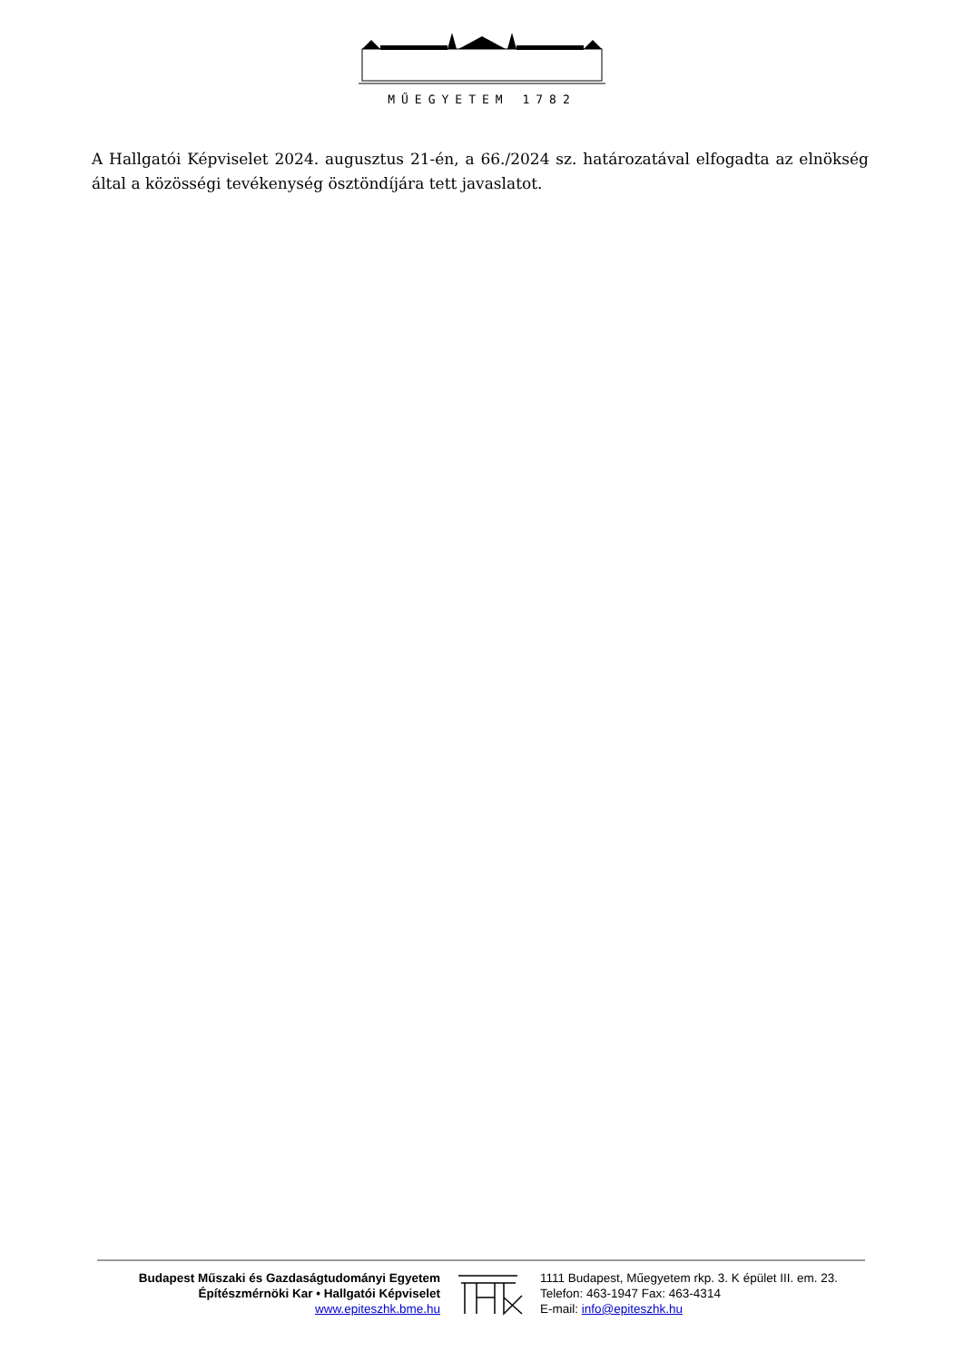MŰEGYETEM 1782
A Hallgatói Képviselet 2024. augusztus 21-én, a 66./2024 sz. határozatával elfogadta az elnökség által a közösségi tevékenység ösztöndíjára tett javaslatot.
Budapest Műszaki és Gazdaságtudományi Egyetem
Építészmérnöki Kar • Hallgatói Képviselet
www.epiteszhk.bme.hu
1111 Budapest, Műegyetem rkp. 3. K épület III. em. 23.
Telefon: 463-1947 Fax: 463-4314
E-mail: info@epiteszhk.hu